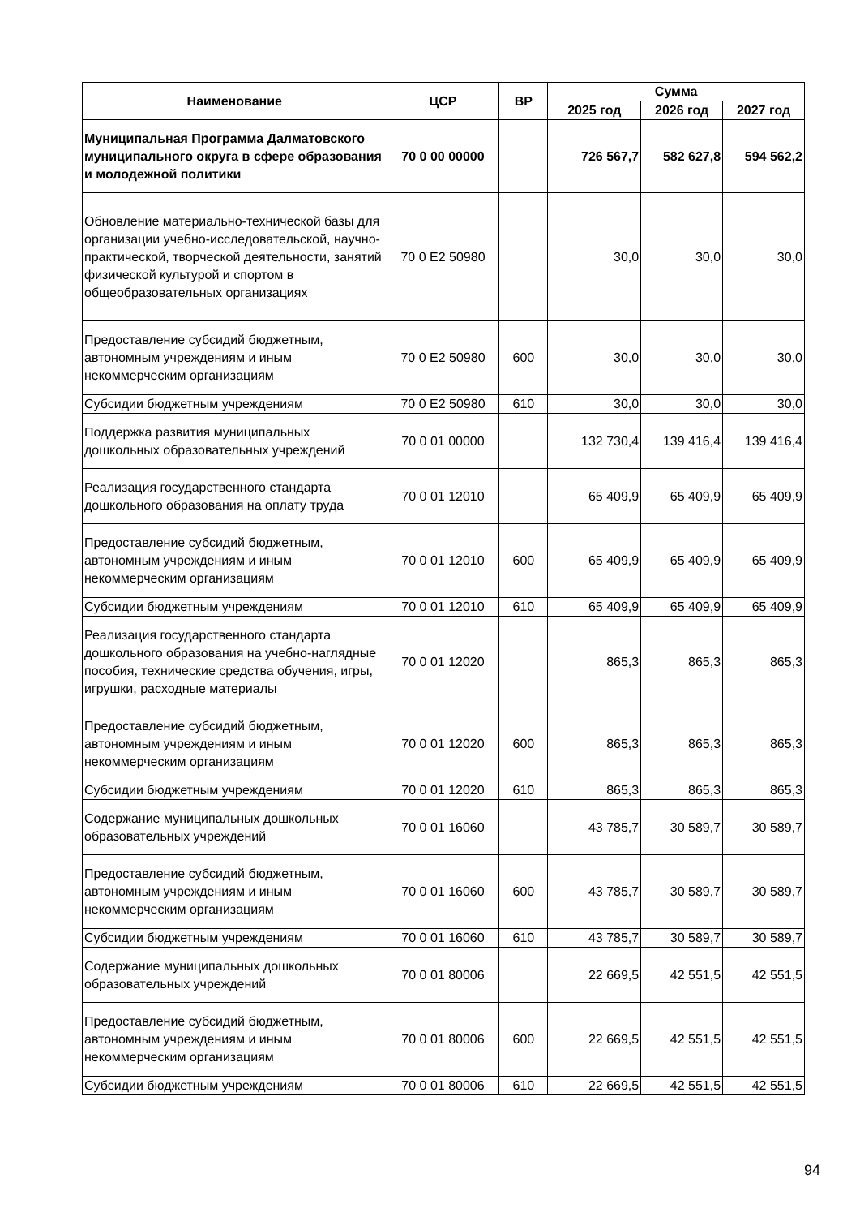| Наименование | ЦСР | ВР | Сумма | | |
| --- | --- | --- | --- | --- | --- |
| | | | 2025 год | 2026 год | 2027 год |
| Муниципальная Программа Далматовского муниципального округа в сфере образования и молодежной политики | 70 0 00 00000 | | 726 567,7 | 582 627,8 | 594 562,2 |
| Обновление материально-технической базы для организации учебно-исследовательской, научно-практической, творческой деятельности, занятий физической культурой и спортом в общеобразовательных организациях | 70 0 E2 50980 | | 30,0 | 30,0 | 30,0 |
| Предоставление субсидий бюджетным, автономным учреждениям и иным некоммерческим организациям | 70 0 E2 50980 | 600 | 30,0 | 30,0 | 30,0 |
| Субсидии бюджетным учреждениям | 70 0 E2 50980 | 610 | 30,0 | 30,0 | 30,0 |
| Поддержка развития муниципальных дошкольных образовательных учреждений | 70 0 01 00000 | | 132 730,4 | 139 416,4 | 139 416,4 |
| Реализация государственного стандарта дошкольного образования на оплату труда | 70 0 01 12010 | | 65 409,9 | 65 409,9 | 65 409,9 |
| Предоставление субсидий бюджетным, автономным учреждениям и иным некоммерческим организациям | 70 0 01 12010 | 600 | 65 409,9 | 65 409,9 | 65 409,9 |
| Субсидии бюджетным учреждениям | 70 0 01 12010 | 610 | 65 409,9 | 65 409,9 | 65 409,9 |
| Реализация государственного стандарта дошкольного образования на учебно-наглядные пособия, технические средства обучения, игры, игрушки, расходные материалы | 70 0 01 12020 | | 865,3 | 865,3 | 865,3 |
| Предоставление субсидий бюджетным, автономным учреждениям и иным некоммерческим организациям | 70 0 01 12020 | 600 | 865,3 | 865,3 | 865,3 |
| Субсидии бюджетным учреждениям | 70 0 01 12020 | 610 | 865,3 | 865,3 | 865,3 |
| Содержание муниципальных дошкольных образовательных учреждений | 70 0 01 16060 | | 43 785,7 | 30 589,7 | 30 589,7 |
| Предоставление субсидий бюджетным, автономным учреждениям и иным некоммерческим организациям | 70 0 01 16060 | 600 | 43 785,7 | 30 589,7 | 30 589,7 |
| Субсидии бюджетным учреждениям | 70 0 01 16060 | 610 | 43 785,7 | 30 589,7 | 30 589,7 |
| Содержание муниципальных дошкольных образовательных учреждений | 70 0 01 80006 | | 22 669,5 | 42 551,5 | 42 551,5 |
| Предоставление субсидий бюджетным, автономным учреждениям и иным некоммерческим организациям | 70 0 01 80006 | 600 | 22 669,5 | 42 551,5 | 42 551,5 |
| Субсидии бюджетным учреждениям | 70 0 01 80006 | 610 | 22 669,5 | 42 551,5 | 42 551,5 |
94